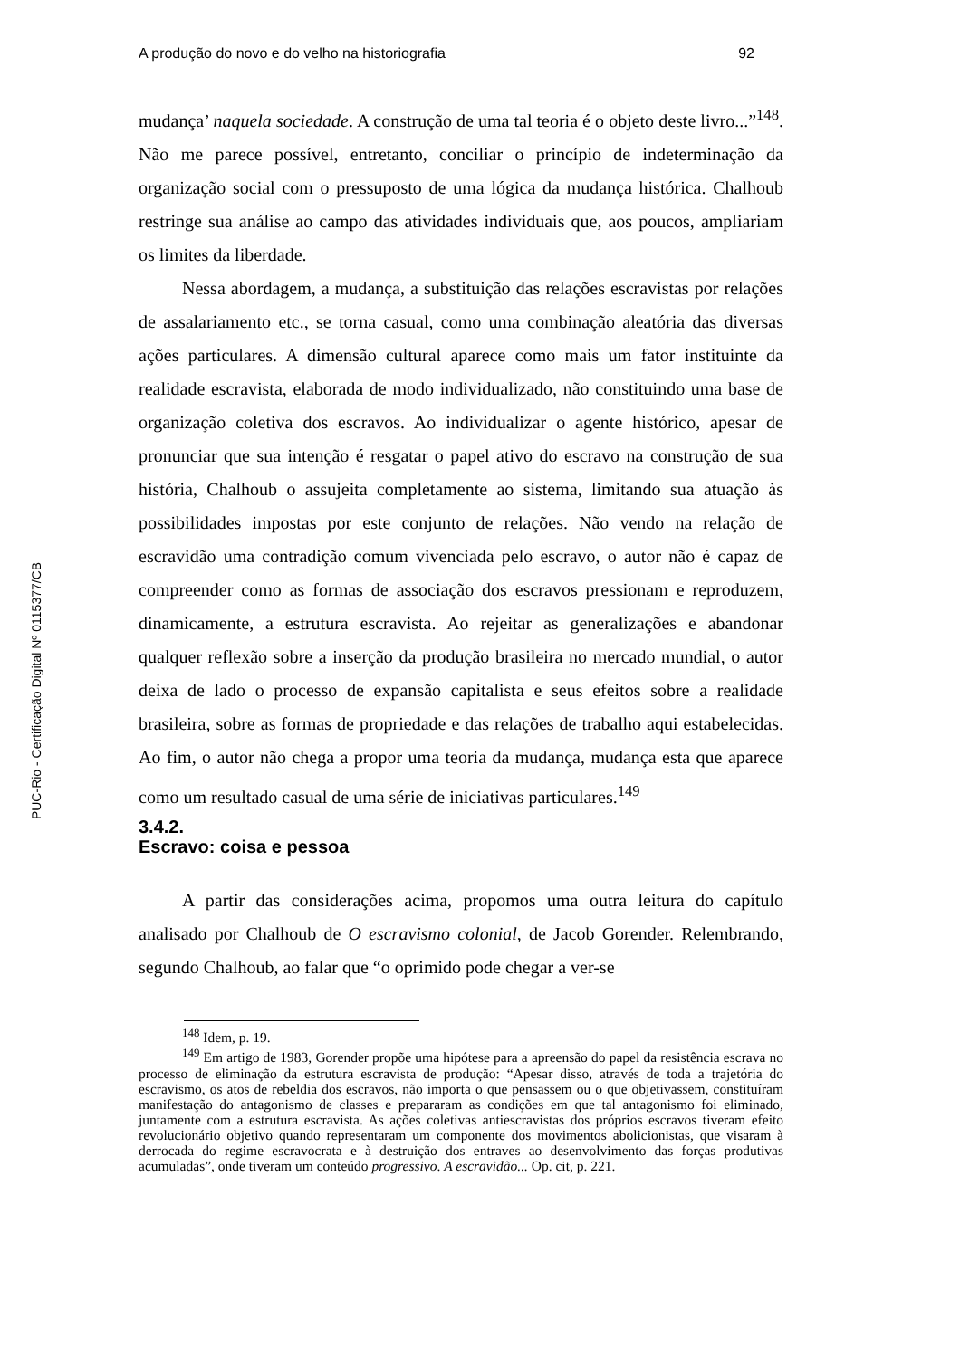PUC-Rio - Certificação Digital Nº 0115377/CB
A produção do novo e do velho na historiografia 92
mudança’ naquela sociedade. A construção de uma tal teoria é o objeto deste livro...”<sup>148</sup>. Não me parece possível, entretanto, conciliar o princípio de indeterminação da organização social com o pressuposto de uma lógica da mudança histórica. Chalhoub restringe sua análise ao campo das atividades individuais que, aos poucos, ampliariam os limites da liberdade.
Nessa abordagem, a mudança, a substituição das relações escravistas por relações de assalariamento etc., se torna casual, como uma combinação aleatória das diversas ações particulares. A dimensão cultural aparece como mais um fator instituinte da realidade escravista, elaborada de modo individualizado, não constituindo uma base de organização coletiva dos escravos. Ao individualizar o agente histórico, apesar de pronunciar que sua intenção é resgatar o papel ativo do escravo na construção de sua história, Chalhoub o assujeita completamente ao sistema, limitando sua atuação às possibilidades impostas por este conjunto de relações. Não vendo na relação de escravidão uma contradição comum vivenciada pelo escravo, o autor não é capaz de compreender como as formas de associação dos escravos pressionam e reproduzem, dinamicamente, a estrutura escravista. Ao rejeitar as generalizações e abandonar qualquer reflexão sobre a inserção da produção brasileira no mercado mundial, o autor deixa de lado o processo de expansão capitalista e seus efeitos sobre a realidade brasileira, sobre as formas de propriedade e das relações de trabalho aqui estabelecidas. Ao fim, o autor não chega a propor uma teoria da mudança, mudança esta que aparece como um resultado casual de uma série de iniciativas particulares.<sup>149</sup>
3.4.2.
Escravo: coisa e pessoa
A partir das considerações acima, propomos uma outra leitura do capítulo analisado por Chalhoub de O escravismo colonial, de Jacob Gorender. Relembrando, segundo Chalhoub, ao falar que “o oprimido pode chegar a ver-se
<sup>148</sup> Idem, p. 19.
<sup>149</sup> Em artigo de 1983, Gorender propõe uma hipótese para a apreensão do papel da resistência escrava no processo de eliminação da estrutura escravista de produção: “Apesar disso, através de toda a trajetória do escravismo, os atos de rebeldia dos escravos, não importa o que pensassem ou o que objetivassem, constituíram manifestação do antagonismo de classes e prepararam as condições em que tal antagonismo foi eliminado, juntamente com a estrutura escravista. As ações coletivas antiescravistas dos próprios escravos tiveram efeito revolucionário objetivo quando representaram um componente dos movimentos abolicionistas, que visaram à derrocada do regime escravocrata e à destruição dos entraves ao desenvolvimento das forças produtivas acumuladas”, onde tiveram um conteúdo progressivo. A escravidão... Op. cit, p. 221.